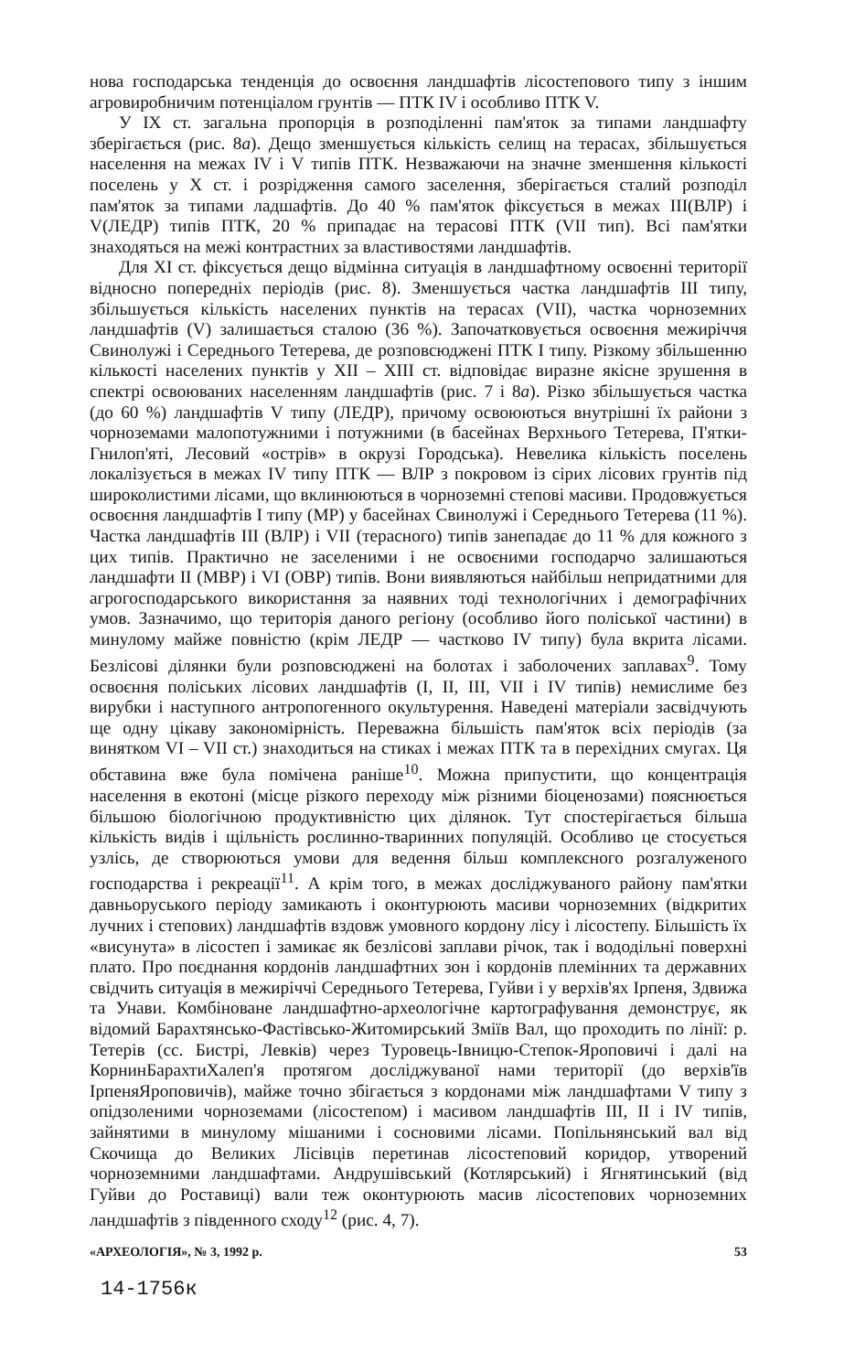нова господарська тенденція до освоєння ландшафтів лісостепового типу з іншим агровиробничим потенціалом грунтів — ПТК IV і особливо ПТК V.
У IX ст. загальна пропорція в розподіленні пам'яток за типами ландшафту зберігається (рис. 8а). Дещо зменшується кількість селищ на терасах, збільшується населення на межах IV і V типів ПТК. Незважаючи на значне зменшення кількості поселень у X ст. і розрідження самого заселення, зберігається сталий розподіл пам'яток за типами ладшафтів. До 40 % пам'яток фіксується в межах III(ВЛР) і V(ЛЕДР) типів ПТК, 20 % припадає на терасові ПТК (VII тип). Всі пам'ятки знаходяться на межі контрастних за властивостями ландшафтів.
Для XI ст. фіксується дещо відмінна ситуація в ландшафтному освоєнні території відносно попередніх періодів (рис. 8). Зменшується частка ландшафтів III типу, збільшується кількість населених пунктів на терасах (VII), частка чорноземних ландшафтів (V) залишається сталою (36 %). Започатковується освоєння межиріччя Свинолужі і Середнього Тетерева, де розповсюджені ПТК I типу. Різкому збільшенню кількості населених пунктів у XII – XIII ст. відповідає виразне якісне зрушення в спектрі освоюваних населенням ландшафтів (рис. 7 і 8а). Різко збільшується частка (до 60 %) ландшафтів V типу (ЛЕДР), причому освоюються внутрішні їх райони з чорноземами малопотужними і потужними (в басейнах Верхнього Тетерева, П'ятки-Гнилоп'яті, Лесовий «острів» в окрузі Городська). Невелика кількість поселень локалізується в межах IV типу ПТК — ВЛР з покровом із сірих лісових грунтів під широколистими лісами, що вклинюються в чорноземні степові масиви. Продовжується освоєння ландшафтів I типу (МР) у басейнах Свинолужі і Середнього Тетерева (11 %). Частка ландшафтів III (ВЛР) і VII (терасного) типів занепадає до 11 % для кожного з цих типів. Практично не заселеними і не освоєними господарчо залишаються ландшафти II (МВР) і VI (ОВР) типів. Вони виявляються найбільш непридатними для агрогосподарського використання за наявних тоді технологічних і демографічних умов. Зазначимо, що територія даного регіону (особливо його поліської частини) в минулому майже повністю (крім ЛЕДР — частково IV типу) була вкрита лісами. Безлісові ділянки були розповсюджені на болотах і заболочених заплавах<sup>9</sup>. Тому освоєння поліських лісових ландшафтів (I, II, III, VII і IV типів) немислиме без вирубки і наступного антропогенного окультурення. Наведені матеріали засвідчують ще одну цікаву закономірність. Переважна більшість пам'яток всіх періодів (за винятком VI – VII ст.) знаходиться на стиках і межах ПТК та в перехідних смугах. Ця обставина вже була помічена раніше<sup>10</sup>. Можна припустити, що концентрація населення в екотоні (місце різкого переходу між різними біоценозами) пояснюється більшою біологічною продуктивністю цих ділянок. Тут спостерігається більша кількість видів і щільність рослинно-тваринних популяцій. Особливо це стосується узлісь, де створюються умови для ведення більш комплексного розгалуженого господарства і рекреації<sup>11</sup>. А крім того, в межах досліджуваного району пам'ятки давньоруського періоду замикають і оконтурюють масиви чорноземних (відкритих лучних і степових) ландшафтів вздовж умовного кордону лісу і лісостепу. Більшість їх «висунута» в лісостеп і замикає як безлісові заплави річок, так і вододільні поверхні плато. Про поєднання кордонів ландшафтних зон і кордонів племінних та державних свідчить ситуація в межиріччі Середнього Тетерева, Гуйви і у верхів'ях Ірпеня, Здвижа та Унави. Комбіноване ландшафтно-археологічне картографування демонструє, як відомий Барахтянсько-Фастівсько-Житомирський Зміїв Вал, що проходить по лінії: р. Тетерів (сс. Бистрі, Левків) через Туровець-Івницю-Степок-Яроповичі і далі на КорнинБарахтиХалеп'я протягом досліджуваної нами території (до верхів'їв ІрпеняЯроповичів), майже точно збігається з кордонами між ландшафтами V типу з опідзоленими чорноземами (лісостепом) і масивом ландшафтів III, II і IV типів, зайнятими в минулому мішаними і сосновими лісами. Попільнянський вал від Скочища до Великих Лісівців перетинав лісостеповий коридор, утворений чорноземними ландшафтами. Андрушівський (Котлярський) і Ягнятинський (від Гуйви до Роставиці) вали теж оконтурюють масив лісостепових чорноземних ландшафтів з південного сходу<sup>12</sup> (рис. 4, 7).
«АРХЕОЛОГІЯ», № 3, 1992 р. 53
14-1756к